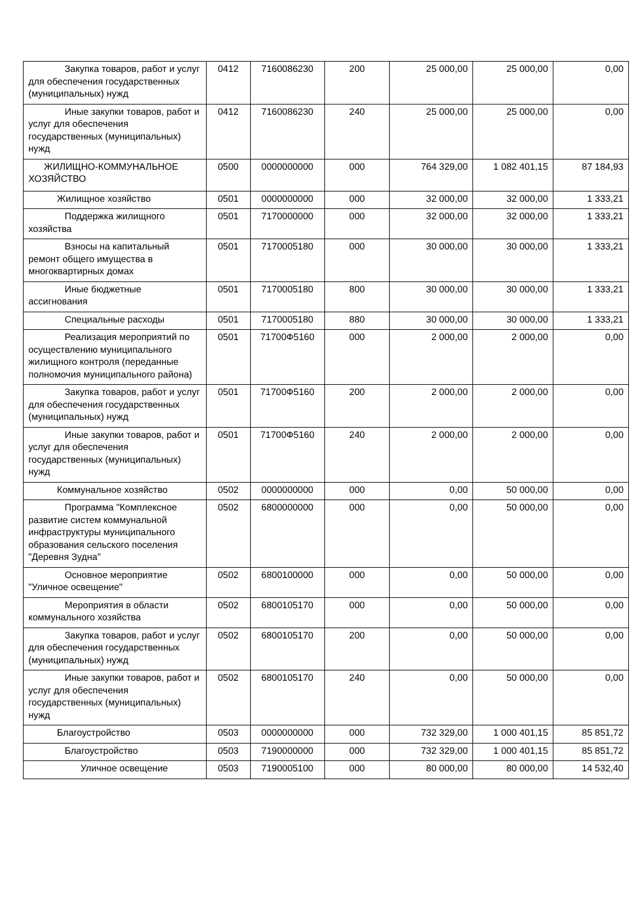| Закупка товаров, работ и услуг для обеспечения государственных (муниципальных) нужд | 0412 | 7160086230 | 200 | 25 000,00 | 25 000,00 | 0,00 |
| Иные закупки товаров, работ и услуг для обеспечения государственных (муниципальных) нужд | 0412 | 7160086230 | 240 | 25 000,00 | 25 000,00 | 0,00 |
| ЖИЛИЩНО-КОММУНАЛЬНОЕ ХОЗЯЙСТВО | 0500 | 0000000000 | 000 | 764 329,00 | 1 082 401,15 | 87 184,93 |
| Жилищное хозяйство | 0501 | 0000000000 | 000 | 32 000,00 | 32 000,00 | 1 333,21 |
| Поддержка жилищного хозяйства | 0501 | 7170000000 | 000 | 32 000,00 | 32 000,00 | 1 333,21 |
| Взносы на капитальный ремонт общего имущества в многоквартирных домах | 0501 | 7170005180 | 000 | 30 000,00 | 30 000,00 | 1 333,21 |
| Иные бюджетные ассигнования | 0501 | 7170005180 | 800 | 30 000,00 | 30 000,00 | 1 333,21 |
| Специальные расходы | 0501 | 7170005180 | 880 | 30 000,00 | 30 000,00 | 1 333,21 |
| Реализация мероприятий по осуществлению муниципального жилищного контроля (переданные полномочия муниципального района) | 0501 | 71700Ф5160 | 000 | 2 000,00 | 2 000,00 | 0,00 |
| Закупка товаров, работ и услуг для обеспечения государственных (муниципальных) нужд | 0501 | 71700Ф5160 | 200 | 2 000,00 | 2 000,00 | 0,00 |
| Иные закупки товаров, работ и услуг для обеспечения государственных (муниципальных) нужд | 0501 | 71700Ф5160 | 240 | 2 000,00 | 2 000,00 | 0,00 |
| Коммунальное хозяйство | 0502 | 0000000000 | 000 | 0,00 | 50 000,00 | 0,00 |
| Программа "Комплексное развитие систем коммунальной инфраструктуры муниципального образования сельского поселения "Деревня Зудна" | 0502 | 6800000000 | 000 | 0,00 | 50 000,00 | 0,00 |
| Основное мероприятие "Уличное освещение" | 0502 | 6800100000 | 000 | 0,00 | 50 000,00 | 0,00 |
| Мероприятия в области коммунального хозяйства | 0502 | 6800105170 | 000 | 0,00 | 50 000,00 | 0,00 |
| Закупка товаров, работ и услуг для обеспечения государственных (муниципальных) нужд | 0502 | 6800105170 | 200 | 0,00 | 50 000,00 | 0,00 |
| Иные закупки товаров, работ и услуг для обеспечения государственных (муниципальных) нужд | 0502 | 6800105170 | 240 | 0,00 | 50 000,00 | 0,00 |
| Благоустройство | 0503 | 0000000000 | 000 | 732 329,00 | 1 000 401,15 | 85 851,72 |
| Благоустройство | 0503 | 7190000000 | 000 | 732 329,00 | 1 000 401,15 | 85 851,72 |
| Уличное освещение | 0503 | 7190005100 | 000 | 80 000,00 | 80 000,00 | 14 532,40 |